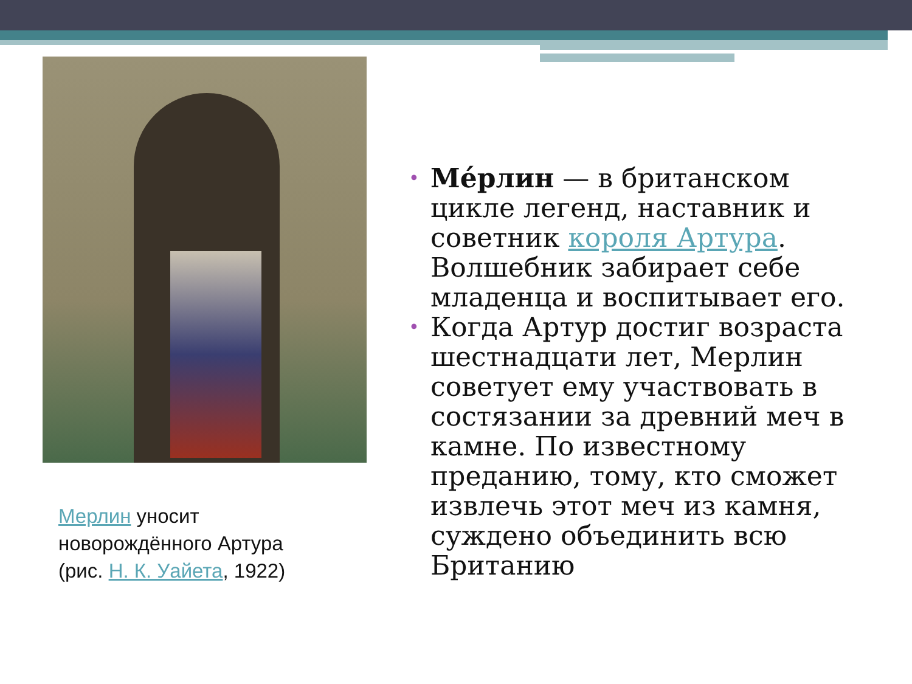Мерлин уносит новорождённого Артура (рис. Н. К. Уайета, 1922)
• Ме́рлин — в британском цикле легенд, наставник и советник короля Артура. Волшебник забирает себе младенца и воспитывает его.
• Когда Артур достиг возраста шестнадцати лет, Мерлин советует ему участвовать в состязании за древний меч в камне. По известному преданию, тому, кто сможет извлечь этот меч из камня, суждено объединить всю Британию